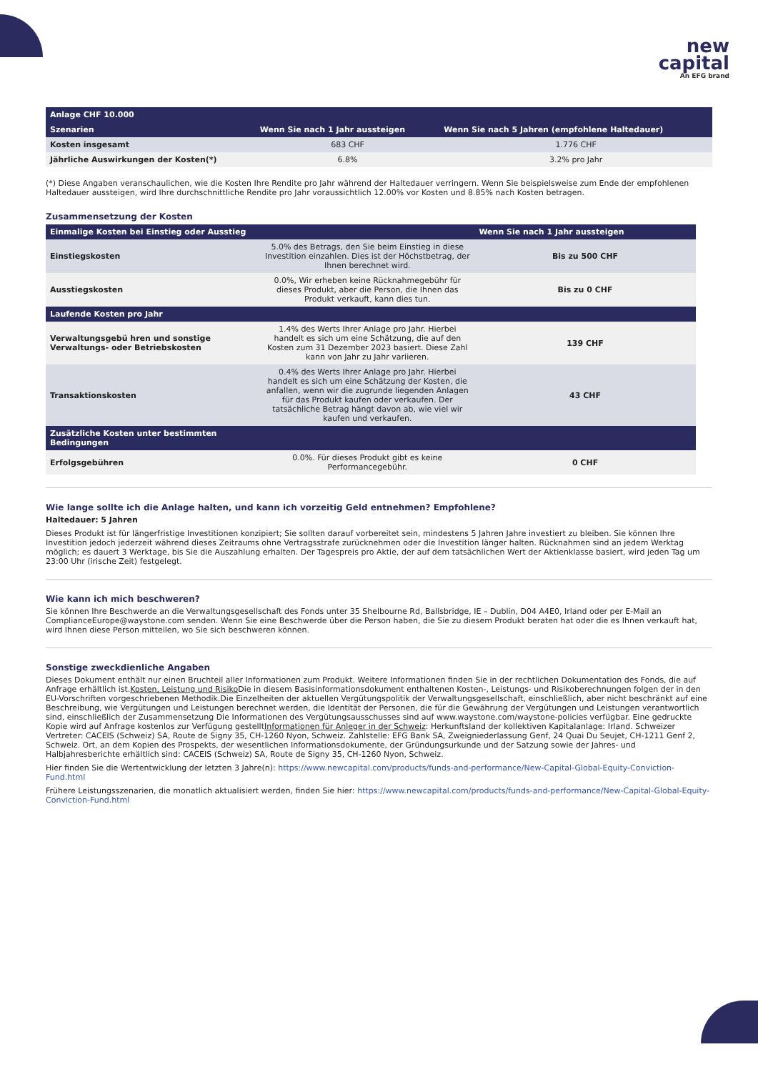new
capital
An EFG brand
| Anlage CHF 10.000 | | |
| Szenarien | Wenn Sie nach 1 Jahr aussteigen | Wenn Sie nach 5 Jahren (empfohlene Haltedauer) |
| Kosten insgesamt | 683 CHF | 1.776 CHF |
| Jährliche Auswirkungen der Kosten(*) | 6.8% | 3.2% pro Jahr |
(*) Diese Angaben veranschaulichen, wie die Kosten Ihre Rendite pro Jahr während der Haltedauer verringern. Wenn Sie beispielsweise zum Ende der empfohlenen Haltedauer aussteigen, wird Ihre durchschnittliche Rendite pro Jahr voraussichtlich 12.00% vor Kosten und 8.85% nach Kosten betragen.
Zusammensetzung der Kosten
| Einmalige Kosten bei Einstieg oder Ausstieg | | Wenn Sie nach 1 Jahr aussteigen |
| --- | --- | --- |
| Einstiegskosten | 5.0% des Betrags, den Sie beim Einstieg in diese Investition einzahlen. Dies ist der Höchstbetrag, der Ihnen berechnet wird. | Bis zu 500 CHF |
| Ausstiegskosten | 0.0%, Wir erheben keine Rücknahmegebühr für dieses Produkt, aber die Person, die Ihnen das Produkt verkauft, kann dies tun. | Bis zu 0 CHF |
| Laufende Kosten pro Jahr | | |
| Verwaltungsgebü hren und sonstige Verwaltungs- oder Betriebskosten | 1.4% des Werts Ihrer Anlage pro Jahr. Hierbei handelt es sich um eine Schätzung, die auf den Kosten zum 31 Dezember 2023 basiert. Diese Zahl kann von Jahr zu Jahr variieren. | 139 CHF |
| Transaktionskosten | 0.4% des Werts Ihrer Anlage pro Jahr. Hierbei handelt es sich um eine Schätzung der Kosten, die anfallen, wenn wir die zugrunde liegenden Anlagen für das Produkt kaufen oder verkaufen. Der tatsächliche Betrag hängt davon ab, wie viel wir kaufen und verkaufen. | 43 CHF |
| Zusätzliche Kosten unter bestimmten Bedingungen | | |
| Erfolgsgebühren | 0.0%. Für dieses Produkt gibt es keine Performancegebühr. | 0 CHF |
Wie lange sollte ich die Anlage halten, und kann ich vorzeitig Geld entnehmen? Empfohlene?
Haltedauer: 5 Jahren
Dieses Produkt ist für längerfristige Investitionen konzipiert; Sie sollten darauf vorbereitet sein, mindestens 5 Jahren Jahre investiert zu bleiben. Sie können Ihre Investition jedoch jederzeit während dieses Zeitraums ohne Vertragsstrafe zurücknehmen oder die Investition länger halten. Rücknahmen sind an jedem Werktag möglich; es dauert 3 Werktage, bis Sie die Auszahlung erhalten. Der Tagespreis pro Aktie, der auf dem tatsächlichen Wert der Aktienklasse basiert, wird jeden Tag um 23:00 Uhr (irische Zeit) festgelegt.
Wie kann ich mich beschweren?
Sie können Ihre Beschwerde an die Verwaltungsgesellschaft des Fonds unter 35 Shelbourne Rd, Ballsbridge, IE – Dublin, D04 A4E0, Irland oder per E-Mail an ComplianceEurope@waystone.com senden. Wenn Sie eine Beschwerde über die Person haben, die Sie zu diesem Produkt beraten hat oder die es Ihnen verkauft hat, wird Ihnen diese Person mitteilen, wo Sie sich beschweren können.
Sonstige zweckdienliche Angaben
Dieses Dokument enthält nur einen Bruchteil aller Informationen zum Produkt. Weitere Informationen finden Sie in der rechtlichen Dokumentation des Fonds, die auf Anfrage erhältlich ist.Kosten, Leistung und Risiko Die in diesem Basisinformationsdokument enthaltenen Kosten-, Leistungs- und Risikoberechnungen folgen der in den EU-Vorschriften vorgeschriebenen Methodik.Die Einzelheiten der aktuellen Vergütungspolitik der Verwaltungsgesellschaft, einschließlich, aber nicht beschränkt auf eine Beschreibung, wie Vergütungen und Leistungen berechnet werden, die Identität der Personen, die für die Gewährung der Vergütungen und Leistungen verantwortlich sind, einschließlich der Zusammensetzung Die Informationen des Vergütungsausschusses sind auf www.waystone.com/waystone-policies verfügbar. Eine gedruckte Kopie wird auf Anfrage kostenlos zur Verfügung gestelltInformationen für Anleger in der Schweiz: Herkunftsland der kollektiven Kapitalanlage: Irland. Schweizer Vertreter: CACEIS (Schweiz) SA, Route de Signy 35, CH-1260 Nyon, Schweiz. Zahlstelle: EFG Bank SA, Zweigniederlassung Genf, 24 Quai Du Seujet, CH-1211 Genf 2, Schweiz. Ort, an dem Kopien des Prospekts, der wesentlichen Informationsdokumente, der Gründungsurkunde und der Satzung sowie der Jahres- und Halbjahresberichte erhältlich sind: CACEIS (Schweiz) SA, Route de Signy 35, CH-1260 Nyon, Schweiz.
Hier finden Sie die Wertentwicklung der letzten 3 Jahre(n): https://www.newcapital.com/products/funds-and-performance/New-Capital-Global-Equity-Conviction-Fund.html
Frühere Leistungsszenarien, die monatlich aktualisiert werden, finden Sie hier: https://www.newcapital.com/products/funds-and-performance/New-Capital-Global-Equity-Conviction-Fund.html